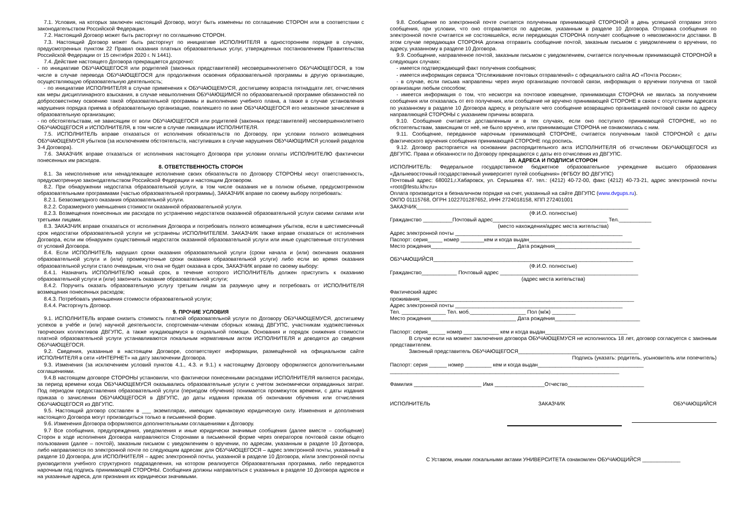7.1. Условия, на которых заключен настоящий Договор, могут быть изменены по соглашению СТОРОН или в соответствии с законодательством Российской Федерации.
7.2. Настоящий Договор может быть расторгнут по соглашению СТОРОН.
7.3. Настоящий Договор может быть расторгнут по инициативе ИСПОЛНИТЕЛЯ в одностороннем порядке в случаях, предусмотренных пунктом 22 Правил оказания платных образовательных услуг, утвержденных постановлением Правительства Российской Федерации от 15 сентября 2020 г. N 1441).
7.4. Действие настоящего Договора прекращается досрочно:
- по инициативе ОБУЧАЮЩЕГОСЯ или родителей (законных представителей) несовершеннолетнего ОБУЧАЮЩЕГОСЯ, в том числе в случае перевода ОБУЧАЮЩЕГОСЯ для продолжения освоения образовательной программы в другую организацию, осуществляющую образовательную деятельность;
- по инициативе ИСПОЛНИТЕЛЯ в случае применения к ОБУЧАЮЩЕМУСЯ, достигшему возраста пятнадцати лет, отчисления как меры дисциплинарного взыскания, в случае невыполнения ОБУЧАЮЩИМСЯ по образовательной программе обязанностей по добросовестному освоению такой образовательной программы и выполнению учебного плана, а также в случае установления нарушения порядка приема в образовательную организацию, повлекшего по вине ОБУЧАЮЩЕГОСЯ его незаконное зачисление в образовательную организацию;
- по обстоятельствам, не зависящим от воли ОБУЧАЮЩЕГОСЯ или родителей (законных представителей) несовершеннолетнего ОБУЧАЮЩЕГОСЯ и ИСПОЛНИТЕЛЯ, в том числе в случае ликвидации ИСПОЛНИТЕЛЯ.
7.5. ИСПОЛНИТЕЛЬ вправе отказаться от исполнения обязательств по Договору, при условии полного возмещения ОБУЧАЮЩЕМУСЯ убытков (за исключением обстоятельств, наступивших в случае нарушения ОБУЧАЮЩИМСЯ условий разделов 3-4 Договора).
7.6. ЗАКАЗЧИК вправе отказаться от исполнения настоящего Договора при условии оплаты ИСПОЛНИТЕЛЮ фактически понесенных им расходов.
8. ОТВЕТСТВЕННОСТЬ СТОРОН
8.1. За неисполнение или ненадлежащее исполнение своих обязательств по Договору СТОРОНЫ несут ответственность, предусмотренную законодательством Российской Федерации и настоящим Договором.
8.2. При обнаружении недостатка образовательной услуги, в том числе оказания не в полном объеме, предусмотренном образовательными программами (частью образовательной программы), ЗАКАЗЧИК вправе по своему выбору потребовать:
8.2.1. Безвозмездного оказания образовательной услуги.
8.2.2. Соразмерного уменьшения стоимости оказанной образовательной услуги.
8.2.3. Возмещения понесенных им расходов по устранению недостатков оказанной образовательной услуги своими силами или третьими лицами.
8.3. ЗАКАЗЧИК вправе отказаться от исполнения Договора и потребовать полного возмещения убытков, если в шестимесячный срок недостатки образовательной услуги не устранены ИСПОЛНИТЕЛЕМ. ЗАКАЗЧИК также вправе отказаться от исполнения Договора, если им обнаружен существенный недостаток оказанной образовательной услуги или иные существенные отступления от условий Договора.
8.4. Если ИСПОЛНИТЕЛЬ нарушил сроки оказания образовательной услуги (сроки начала и (или) окончания оказания образовательной услуги и (или) промежуточные сроки оказания образовательной услуги) либо если во время оказания образовательной услуги стало очевидным, что она не будет оказана в срок, ЗАКАЗЧИК вправе по своему выбору:
8.4.1. Назначить ИСПОЛНИТЕЛЮ новый срок, в течение которого ИСПОЛНИТЕЛЬ должен приступить к оказанию образовательной услуги и (или) закончить оказание образовательной услуги;
8.4.2. Поручить оказать образовательную услугу третьим лицам за разумную цену и потребовать от ИСПОЛНИТЕЛЯ возмещения понесенных расходов;
8.4.3. Потребовать уменьшения стоимости образовательной услуги;
8.4.4. Расторгнуть Договор.
9. ПРОЧИЕ УСЛОВИЯ
9.1. ИСПОЛНИТЕЛЬ вправе снизить стоимость платной образовательной услуги по Договору ОБУЧАЮЩЕМУСЯ, достигшему успехов в учёбе и (или) научной деятельности, спортсменам-членам сборных команд ДВГУПС, участникам художественных творческих коллективов ДВГУПС, а также нуждающемуся в социальной помощи. Основания и порядок снижения стоимости платной образовательной услуги устанавливаются локальным нормативным актом ИСПОЛНИТЕЛЯ и доводятся до сведения ОБУЧАЮЩЕГОСЯ.
9.2. Сведения, указанные в настоящем Договоре, соответствуют информации, размещённой на официальном сайте ИСПОЛНИТЕЛЯ в сети «ИНТЕРНЕТ» на дату заключении Договора.
9.3. Изменения (за исключением условий пунктов 4.1., 4.3. и 9.1.) к настоящему Договору оформляются дополнительными соглашениями.
9.4.В настоящем договоре СТОРОНЫ установили, что фактически понесенными расходами ИСПОЛНИТЕЛЯ являются расходы, за период времени когда ОБУЧАЮЩЕМУСЯ оказывались образовательные услуги с учетом экономически оправданных затрат. Под периодом предоставления образовательной услуги (периодом обучения) понимается промежуток времени, с даты издания приказа о зачислении ОБУЧАЮЩЕГОСЯ в ДВГУПС, до даты издания приказа об окончании обучения или отчисления ОБУЧАЮЩЕГОСЯ из ДВГУПС.
9.5. Настоящий договор составлен в ___ экземплярах, имеющих одинаковую юридическую силу. Изменения и дополнения настоящего Договора могут производиться только в письменной форме.
9.6. Изменения Договора оформляются дополнительными соглашениями к Договору.
9.7 Все сообщения, предупреждения, уведомления и иные юридически значимые сообщения (далее вместе – сообщение) Сторон в ходе исполнения Договора направляются Сторонами в письменной форме через операторов почтовой связи общего пользования (далее – почтой), заказным письмом с уведомлением о вручении, по адресам, указанным в разделе 10 Договора, либо направляются по электронной почте по следующим адресам: для ОБУЧАЮЩЕГОСЯ – адрес электронной почты, указанный в разделе 10 Договора, для ИСПОЛНИТЕЛЯ – адрес электронной почты, указанной в разделе 10 Договора, и/или электронной почты руководителя учебного структурного подразделения, на котором реализуется Образовательная программа, либо передаются нарочным под подпись принимающей СТОРОНЫ. Сообщения должны направляться с указанных в разделе 10 Договора адресов и на указанные адреса, для признания их юридически значимыми.
9.8. Сообщение по электронной почте считается полученным принимающей СТОРОНОЙ в день успешной отправки этого сообщения, при условии, что оно отправляется по адресам, указанным в разделе 10 Договора. Отправка сообщения по электронной почте считается не состоявшейся, если передающая СТОРОНА получает сообщение о невозможности доставки. В этом случае передающая СТОРОНА должна отправить сообщение почтой, заказным письмом с уведомлением о вручении, по адресу, указанному в разделе 10 Договора.
9.9. Сообщение, направленное почтой, заказным письмом с уведомлением, считается полученным принимающей СТОРОНОЙ в следующих случаях:
- имеется подтверждающий факт получения сообщения;
- имеется информация сервиса “Отслеживание почтовых отправлений» с официального сайта АО «Почта России»;
- в случае, если письма направлены через иную организацию почтовой связи, информация о вручении получена от такой организации любым способом;
- имеется информация о том, что несмотря на почтовое извещение, принимающая СТОРОНА не явилась за получением сообщения или отказалась от его получения, или сообщение не вручено принимающей СТОРОНЕ в связи с отсутствием адресата по указанному в разделе 10 Договора адресу, в результате чего сообщение возвращено организацией почтовой связи по адресу направляющей СТОРОНЫ с указанием причины возврата.
9.10. Сообщение считается доставленным и в тех случаях, если оно поступило принимающей СТОРОНЕ, но по обстоятельствам, зависящим от неё, не было вручено, или принимающая СТОРОНА не ознакомилась с ним.
9.11. Сообщение, переданное нарочным принимающей СТОРОНЕ, считается полученным такой СТОРОНОЙ с даты фактического вручения сообщения принимающей СТОРОНЕ под роспись.
9.12. Договор расторгается на основании распорядительного акта ИСПОЛНИТЕЛЯ об отчислении ОБУЧАЮЩЕГОСЯ из ДВГУПС. Права и обязанности по Договору прекращаются с даты его отчисления из ДВГУПС.
10. АДРЕСА И ПОДПИСИ СТОРОН
ИСПОЛНИТЕЛЬ: Федеральное государственное бюджетное образовательное учреждение высшего образования «Дальневосточный государственный университет путей сообщения» (ФГБОУ ВО ДВГУПС)
Почтовый адрес: 680021,г.Хабаровск, ул. Серышева 47. тел.: (4212) 40-72-00, факс (4212) 40-73-21, адрес электронной почты «root@festu.khv.ru»
Оплата производится в безналичном порядке на счет, указанный на сайте ДВГУПС (www.dvgups.ru).
ОКПО 01115768, ОГРН 1022701287652, ИНН 2724018158, КПП 272401001
ЗАКАЗЧИК________________________________________________________________________
(Ф.И.О. полностью)
Гражданство __________Почтовый адрес_______________________________________ Тел.___________
(место нахождения/адрес места жительства)
Адрес электронной почты _________________________________________________________
Паспорт: серия_____ номер ________кем и когда выдан___________________________________
Место рождения_____________________________ Дата рождения_____________________________
ОБУЧАЮЩИЙСЯ____________________________________________________________________
(Ф.И.О. полностью)
Гражданство____________ Почтовый адрес _______________________________________________
(адрес места жительства)
Фактический адрес
проживания_________________________________________________________________________
Адрес электронной почты _________________________________________________________
Тел. _______________ Тел. моб.___________________ Пол (м/ж) ________
Место рождения_____________________________ Дата рождения_____________________________
Паспорт: серия______ номер ____________ кем и когда выдан____________________________
В случае если на момент заключения договора ОБУЧАЮЩЕМУСЯ не исполнилось 18 лет, договор согласуется с законным представителем.
Законный представитель ОБУЧАЮЩЕГОСЯ_________________________________________
Подпись (указать: родитель, усыновитель или попечитель)
Паспорт: серия ______ номер _________ кем и когда выдан____________________________________
______________________________________________________________________________
Фамилия _______________________ Имя _________________Отчество__________________________
ИСПОЛНИТЕЛЬ ЗАКАЗЧИК ОБУЧАЮЩИЙСЯ
С Уставом, иными локальными актами УНИВЕРСИТЕТА ознакомлен ОБУЧАЮЩИЙСЯ _____________